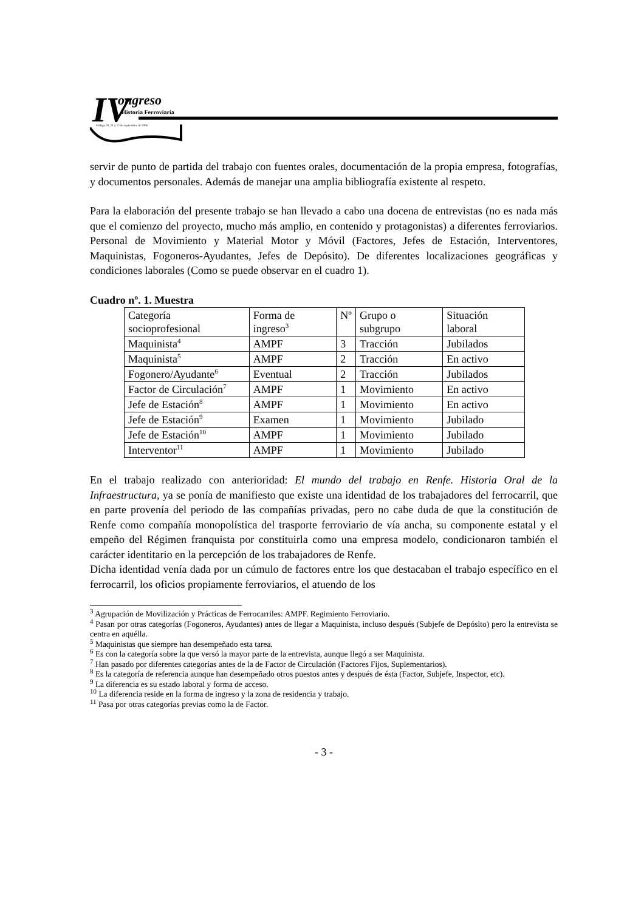IV
ongreso
Historia Ferroviaria
Málaga 20, 21 y 22 de septiembre de 2006
servir de punto de partida del trabajo con fuentes orales, documentación de la propia empresa, fotografías, y documentos personales. Además de manejar una amplia bibliografía existente al respeto.
Para la elaboración del presente trabajo se han llevado a cabo una docena de entrevistas (no es nada más que el comienzo del proyecto, mucho más amplio, en contenido y protagonistas) a diferentes ferroviarios. Personal de Movimiento y Material Motor y Móvil (Factores, Jefes de Estación, Interventores, Maquinistas, Fogoneros-Ayudantes, Jefes de Depósito). De diferentes localizaciones geográficas y condiciones laborales (Como se puede observar en el cuadro 1).
Cuadro nº. 1. Muestra
| Categoría socioprofesional | Forma de ingreso<sup>3</sup> | Nº | Grupo o subgrupo | Situación laboral |
| Maquinista<sup>4</sup> | AMPF | 3 | Tracción | Jubilados |
| Maquinista<sup>5</sup> | AMPF | 2 | Tracción | En activo |
| Fogonero/Ayudante<sup>6</sup> | Eventual | 2 | Tracción | Jubilados |
| Factor de Circulación<sup>7</sup> | AMPF | 1 | Movimiento | En activo |
| Jefe de Estación<sup>8</sup> | AMPF | 1 | Movimiento | En activo |
| Jefe de Estación<sup>9</sup> | Examen | 1 | Movimiento | Jubilado |
| Jefe de Estación<sup>10</sup> | AMPF | 1 | Movimiento | Jubilado |
| Interventor<sup>11</sup> | AMPF | 1 | Movimiento | Jubilado |
En el trabajo realizado con anterioridad: El mundo del trabajo en Renfe. Historia Oral de la Infraestructura, ya se ponía de manifiesto que existe una identidad de los trabajadores del ferrocarril, que en parte provenía del periodo de las compañías privadas, pero no cabe duda de que la constitución de Renfe como compañía monopolística del trasporte ferroviario de vía ancha, su componente estatal y el empeño del Régimen franquista por constituirla como una empresa modelo, condicionaron también el carácter identitario en la percepción de los trabajadores de Renfe.
Dicha identidad venía dada por un cúmulo de factores entre los que destacaban el trabajo específico en el ferrocarril, los oficios propiamente ferroviarios, el atuendo de los
<sup>3</sup> Agrupación de Movilización y Prácticas de Ferrocarriles: AMPF. Regimiento Ferroviario.
<sup>4</sup> Pasan por otras categorías (Fogoneros, Ayudantes) antes de llegar a Maquinista, incluso después (Subjefe de Depósito) pero la entrevista se centra en aquélla.
<sup>5</sup> Maquinistas que siempre han desempeñado esta tarea.
<sup>6</sup> Es con la categoría sobre la que versó la mayor parte de la entrevista, aunque llegó a ser Maquinista.
<sup>7</sup> Han pasado por diferentes categorías antes de la de Factor de Circulación (Factores Fijos, Suplementarios).
<sup>8</sup> Es la categoría de referencia aunque han desempeñado otros puestos antes y después de ésta (Factor, Subjefe, Inspector, etc).
<sup>9</sup> La diferencia es su estado laboral y forma de acceso.
<sup>10</sup> La diferencia reside en la forma de ingreso y la zona de residencia y trabajo.
<sup>11</sup> Pasa por otras categorías previas como la de Factor.
- 3 -